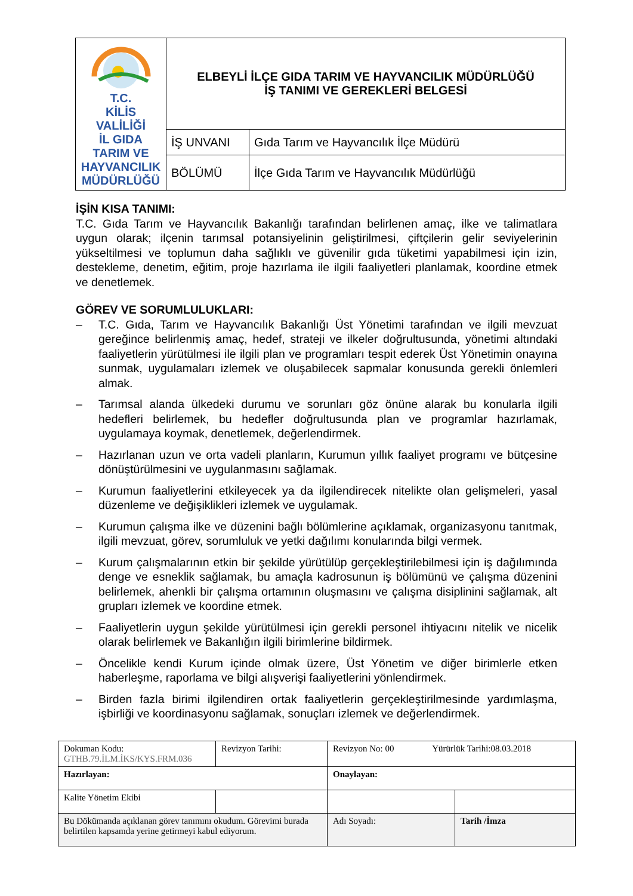| T.C. KİLİS VALİLİĞİ İL GIDA TARIM VE HAYVANCILIK MÜDÜRLÜĞÜ | ELBEYLİ İLÇE GIDA TARIM VE HAYVANCILIK MÜDÜRLÜĞÜ İŞ TANIMI VE GEREKLERİ BELGESİ | |
| | İŞ UNVANI | Gıda Tarım ve Hayvancılık İlçe Müdürü |
| | BÖLÜMÜ | İlçe Gıda Tarım ve Hayvancılık Müdürlüğü |
İŞİN KISA TANIMI:
T.C. Gıda Tarım ve Hayvancılık Bakanlığı tarafından belirlenen amaç, ilke ve talimatlara uygun olarak; ilçenin tarımsal potansiyelinin geliştirilmesi, çiftçilerin gelir seviyelerinin yükseltilmesi ve toplumun daha sağlıklı ve güvenilir gıda tüketimi yapabilmesi için izin, destekleme, denetim, eğitim, proje hazırlama ile ilgili faaliyetleri planlamak, koordine etmek ve denetlemek.
GÖREV VE SORUMLULUKLARI:
– T.C. Gıda, Tarım ve Hayvancılık Bakanlığı Üst Yönetimi tarafından ve ilgili mevzuat gereğince belirlenmiş amaç, hedef, strateji ve ilkeler doğrultusunda, yönetimi altındaki faaliyetlerin yürütülmesi ile ilgili plan ve programları tespit ederek Üst Yönetimin onayına sunmak, uygulamaları izlemek ve oluşabilecek sapmalar konusunda gerekli önlemleri almak.
– Tarımsal alanda ülkedeki durumu ve sorunları göz önüne alarak bu konularla ilgili hedefleri belirlemek, bu hedefler doğrultusunda plan ve programlar hazırlamak, uygulamaya koymak, denetlemek, değerlendirmek.
– Hazırlanan uzun ve orta vadeli planların, Kurumun yıllık faaliyet programı ve bütçesine dönüştürülmesini ve uygulanmasını sağlamak.
– Kurumun faaliyetlerini etkileyecek ya da ilgilendirecek nitelikte olan gelişmeleri, yasal düzenleme ve değişiklikleri izlemek ve uygulamak.
– Kurumun çalışma ilke ve düzenini bağlı bölümlerine açıklamak, organizasyonu tanıtmak, ilgili mevzuat, görev, sorumluluk ve yetki dağılımı konularında bilgi vermek.
– Kurum çalışmalarının etkin bir şekilde yürütülüp gerçekleştirilebilmesi için iş dağılımında denge ve esneklik sağlamak, bu amaçla kadrosunun iş bölümünü ve çalışma düzenini belirlemek, ahenkli bir çalışma ortamının oluşmasını ve çalışma disiplinini sağlamak, alt grupları izlemek ve koordine etmek.
– Faaliyetlerin uygun şekilde yürütülmesi için gerekli personel ihtiyacını nitelik ve nicelik olarak belirlemek ve Bakanlığın ilgili birimlerine bildirmek.
– Öncelikle kendi Kurum içinde olmak üzere, Üst Yönetim ve diğer birimlerle etken haberleşme, raporlama ve bilgi alışverişi faaliyetlerini yönlendirmek.
– Birden fazla birimi ilgilendiren ortak faaliyetlerin gerçekleştirilmesinde yardımlaşma, işbirliği ve koordinasyonu sağlamak, sonuçları izlemek ve değerlendirmek.
| Dokuman Kodu: GTHB.79.İLM.İKS/KYS.FRM.036 | Revizyon Tarihi: | Revizyon No: 00 Yürürlük Tarihi:08.03.2018 | |
| Hazırlayan: | | Onaylayan: | |
| Kalite Yönetim Ekibi | | | |
| Bu Dökümanda açıklanan görev tanımını okudum. Görevimi burada belirtilen kapsamda yerine getirmeyi kabul ediyorum. | | Adı Soyadı: | Tarih /İmza |